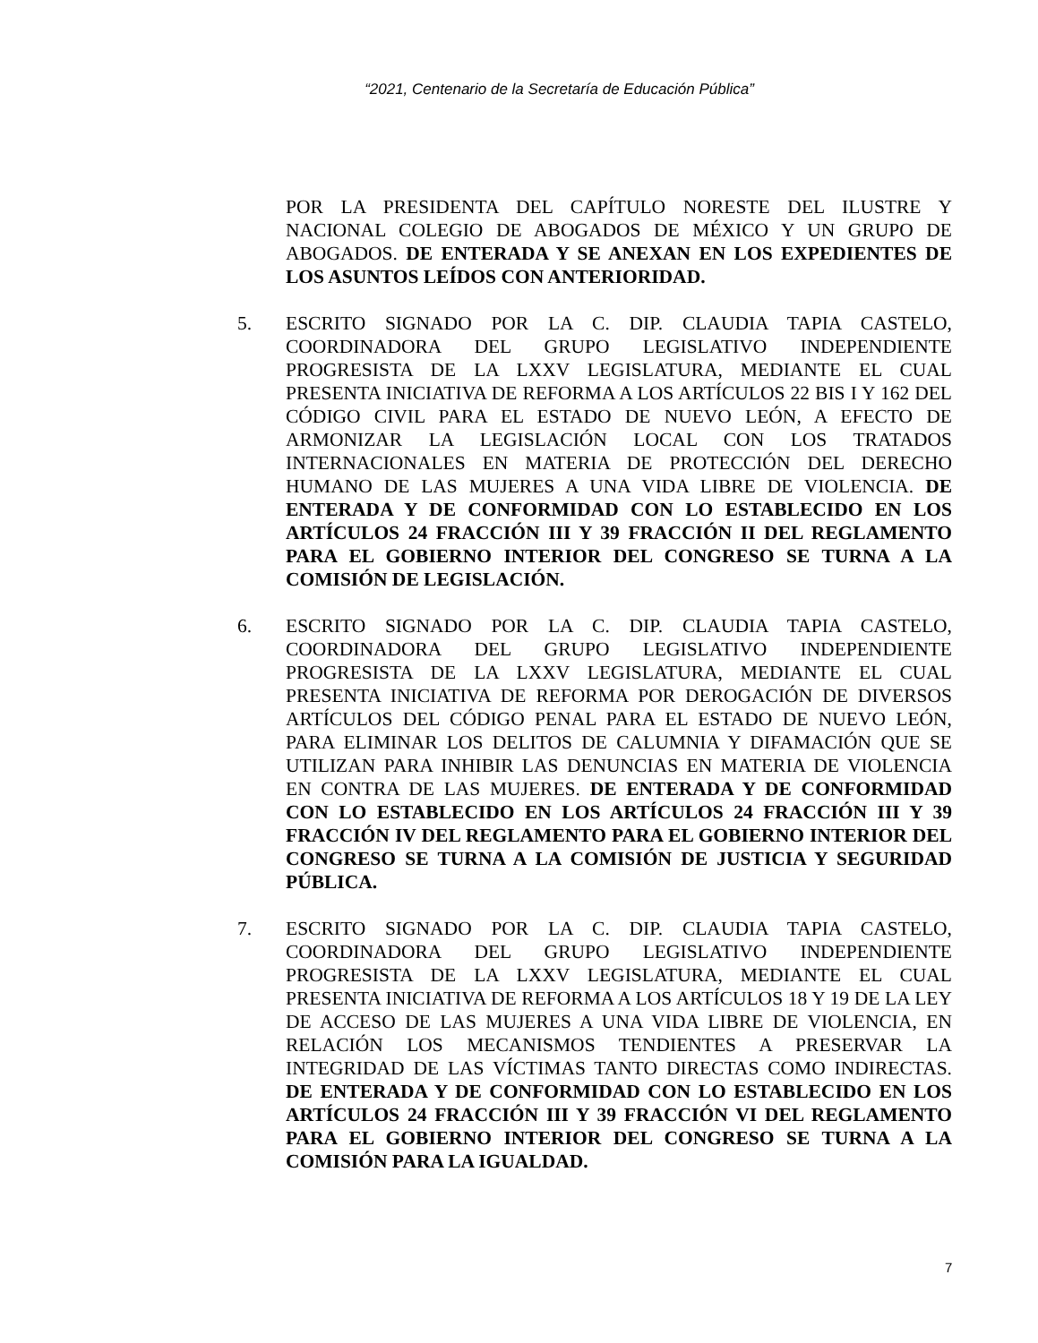“2021, Centenario de la Secretaría de Educación Pública”
POR LA PRESIDENTA DEL CAPÍTULO NORESTE DEL ILUSTRE Y NACIONAL COLEGIO DE ABOGADOS DE MÉXICO Y UN GRUPO DE ABOGADOS. DE ENTERADA Y SE ANEXAN EN LOS EXPEDIENTES DE LOS ASUNTOS LEÍDOS CON ANTERIORIDAD.
5. ESCRITO SIGNADO POR LA C. DIP. CLAUDIA TAPIA CASTELO, COORDINADORA DEL GRUPO LEGISLATIVO INDEPENDIENTE PROGRESISTA DE LA LXXV LEGISLATURA, MEDIANTE EL CUAL PRESENTA INICIATIVA DE REFORMA A LOS ARTÍCULOS 22 BIS I Y 162 DEL CÓDIGO CIVIL PARA EL ESTADO DE NUEVO LEÓN, A EFECTO DE ARMONIZAR LA LEGISLACIÓN LOCAL CON LOS TRATADOS INTERNACIONALES EN MATERIA DE PROTECCIÓN DEL DERECHO HUMANO DE LAS MUJERES A UNA VIDA LIBRE DE VIOLENCIA. DE ENTERADA Y DE CONFORMIDAD CON LO ESTABLECIDO EN LOS ARTÍCULOS 24 FRACCIÓN III Y 39 FRACCIÓN II DEL REGLAMENTO PARA EL GOBIERNO INTERIOR DEL CONGRESO SE TURNA A LA COMISIÓN DE LEGISLACIÓN.
6. ESCRITO SIGNADO POR LA C. DIP. CLAUDIA TAPIA CASTELO, COORDINADORA DEL GRUPO LEGISLATIVO INDEPENDIENTE PROGRESISTA DE LA LXXV LEGISLATURA, MEDIANTE EL CUAL PRESENTA INICIATIVA DE REFORMA POR DEROGACIÓN DE DIVERSOS ARTÍCULOS DEL CÓDIGO PENAL PARA EL ESTADO DE NUEVO LEÓN, PARA ELIMINAR LOS DELITOS DE CALUMNIA Y DIFAMACIÓN QUE SE UTILIZAN PARA INHIBIR LAS DENUNCIAS EN MATERIA DE VIOLENCIA EN CONTRA DE LAS MUJERES. DE ENTERADA Y DE CONFORMIDAD CON LO ESTABLECIDO EN LOS ARTÍCULOS 24 FRACCIÓN III Y 39 FRACCIÓN IV DEL REGLAMENTO PARA EL GOBIERNO INTERIOR DEL CONGRESO SE TURNA A LA COMISIÓN DE JUSTICIA Y SEGURIDAD PÚBLICA.
7. ESCRITO SIGNADO POR LA C. DIP. CLAUDIA TAPIA CASTELO, COORDINADORA DEL GRUPO LEGISLATIVO INDEPENDIENTE PROGRESISTA DE LA LXXV LEGISLATURA, MEDIANTE EL CUAL PRESENTA INICIATIVA DE REFORMA A LOS ARTÍCULOS 18 Y 19 DE LA LEY DE ACCESO DE LAS MUJERES A UNA VIDA LIBRE DE VIOLENCIA, EN RELACIÓN LOS MECANISMOS TENDIENTES A PRESERVAR LA INTEGRIDAD DE LAS VÍCTIMAS TANTO DIRECTAS COMO INDIRECTAS. DE ENTERADA Y DE CONFORMIDAD CON LO ESTABLECIDO EN LOS ARTÍCULOS 24 FRACCIÓN III Y 39 FRACCIÓN VI DEL REGLAMENTO PARA EL GOBIERNO INTERIOR DEL CONGRESO SE TURNA A LA COMISIÓN PARA LA IGUALDAD.
7